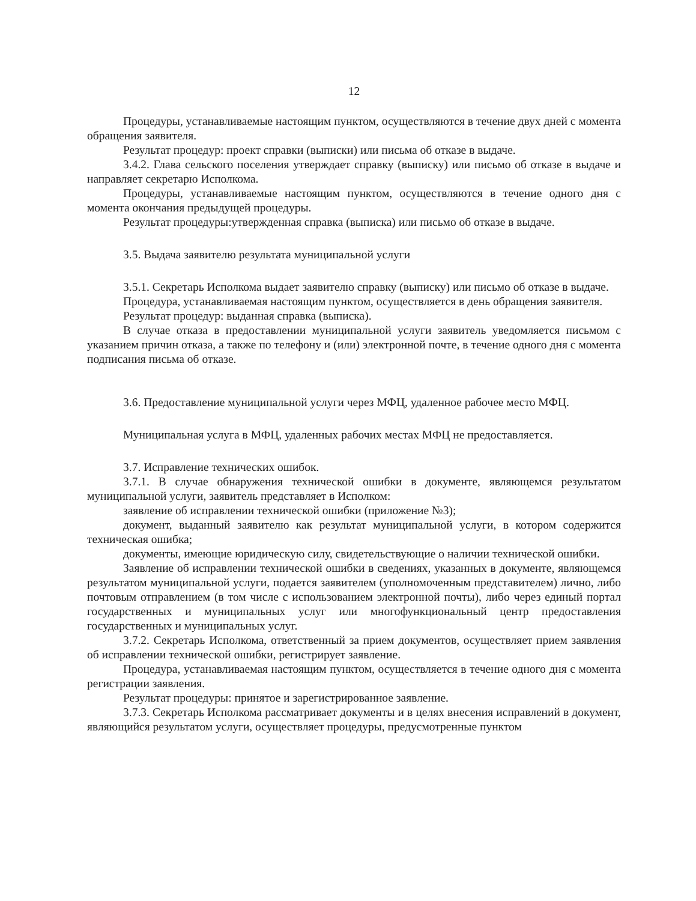12
Процедуры, устанавливаемые настоящим пунктом, осуществляются в течение двух дней с момента обращения заявителя.
Результат процедур: проект справки (выписки) или письма об отказе в выдаче.
3.4.2. Глава сельского поселения утверждает справку (выписку) или письмо об отказе в выдаче и направляет секретарю Исполкома.
Процедуры, устанавливаемые настоящим пунктом, осуществляются в течение одного дня с момента окончания предыдущей процедуры.
Результат процедуры:утвержденная справка (выписка) или письмо об отказе в выдаче.
3.5. Выдача заявителю результата муниципальной услуги
3.5.1. Секретарь Исполкома выдает заявителю справку (выписку) или письмо об отказе в выдаче.
Процедура, устанавливаемая настоящим пунктом, осуществляется в день обращения заявителя.
Результат процедур: выданная справка (выписка).
В случае отказа в предоставлении муниципальной услуги заявитель уведомляется письмом с указанием причин отказа, а также по телефону и (или) электронной почте, в течение одного дня с момента подписания письма об отказе.
3.6. Предоставление муниципальной услуги через МФЦ, удаленное рабочее место МФЦ.
Муниципальная услуга в МФЦ, удаленных рабочих местах МФЦ не предоставляется.
3.7. Исправление технических ошибок.
3.7.1. В случае обнаружения технической ошибки в документе, являющемся результатом муниципальной услуги, заявитель представляет в Исполком:
заявление об исправлении технической ошибки (приложение №3);
документ, выданный заявителю как результат муниципальной услуги, в котором содержится техническая ошибка;
документы, имеющие юридическую силу, свидетельствующие о наличии технической ошибки.
Заявление об исправлении технической ошибки в сведениях, указанных в документе, являющемся результатом муниципальной услуги, подается заявителем (уполномоченным представителем) лично, либо почтовым отправлением (в том числе с использованием электронной почты), либо через единый портал государственных и муниципальных услуг или многофункциональный центр предоставления государственных и муниципальных услуг.
3.7.2. Секретарь Исполкома, ответственный за прием документов, осуществляет прием заявления об исправлении технической ошибки, регистрирует заявление.
Процедура, устанавливаемая настоящим пунктом, осуществляется в течение одного дня с момента регистрации заявления.
Результат процедуры: принятое и зарегистрированное заявление.
3.7.3. Секретарь Исполкома рассматривает документы и в целях внесения исправлений в документ, являющийся результатом услуги, осуществляет процедуры, предусмотренные пунктом